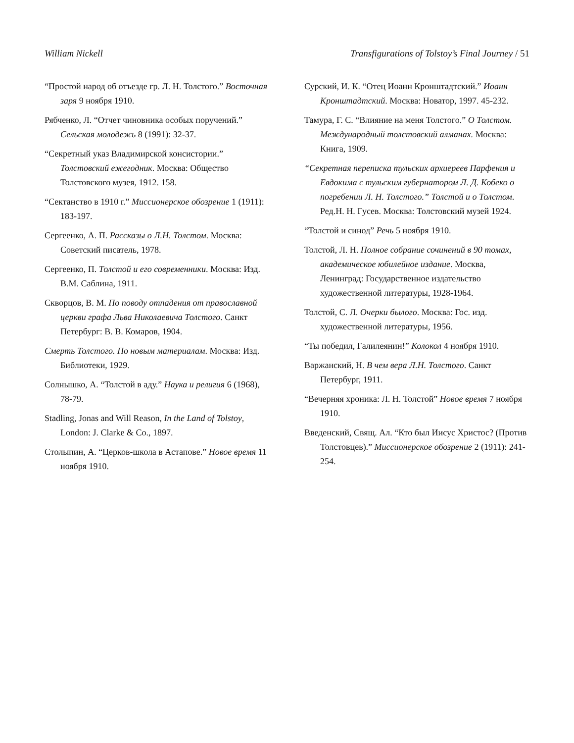William Nickell Transfigurations of Tolstoy’s Final Journey / 51
“Простой народ об отъезде гр. Л. Н. Толстого.” Восточная заря 9 ноября 1910.
Рябченко, Л. “Отчет чиновника особых поручений.” Сельская молодежь 8 (1991): 32-37.
“Секретный указ Владимирской консистории.” Толстовский ежегодник. Москва: Общество Толстовского музея, 1912. 158.
“Сектанство в 1910 г.” Миссионерское обозрение 1 (1911): 183-197.
Сергеенко, А. П. Рассказы о Л.Н. Толстом. Москва: Советский писатель, 1978.
Сергеенко, П. Толстой и его современники. Москва: Изд. В.М. Саблина, 1911.
Скворцов, В. М. По поводу отпадения от православной церкви графа Льва Николаевича Толстого. Санкт Петербург: В. В. Комаров, 1904.
Смерть Толстого. По новым материалам. Москва: Изд. Библиотеки, 1929.
Солнышко, А. “Толстой в аду.” Наука и религия 6 (1968), 78-79.
Stadling, Jonas and Will Reason, In the Land of Tolstoy, London: J. Clarke & Co., 1897.
Столыпин, А. “Церков-школа в Астапове.” Новое время 11 ноября 1910.
Сурский, И. К. “Отец Иоанн Кронштадтский.” Иоанн Кронштадтский. Москва: Новатор, 1997. 45-232.
Тамура, Г. С. “Влияние на меня Толстого.” О Толстом. Международный толстовский алманах. Москва: Книга, 1909.
“Секретная переписка тульских архиереев Парфения и Евдокима с тульским губернатором Л. Д. Кобеко о погребении Л. Н. Толстого.” Толстой и о Толстом. Ред.Н. Н. Гусев. Москва: Толстовский музей 1924.
“Толстой и синод” Речь 5 ноября 1910.
Толстой, Л. Н. Полное собрание сочинений в 90 томах, академическое юбилейное издание. Москва, Ленинград: Государственное издательство художественной литературы, 1928-1964.
Толстой, С. Л. Очерки былого. Москва: Гос. изд. художественной литературы, 1956.
“Ты победил, Галилеянин!” Колокол 4 ноября 1910.
Варжанский, Н. В чем вера Л.Н. Толстого. Санкт Петербург, 1911.
“Вечерняя хроника: Л. Н. Толстой” Новое время 7 ноября 1910.
Введенский, Свящ. Ал. “Кто был Иисус Христос? (Против Толстовцев).” Миссионерское обозрение 2 (1911): 241-254.